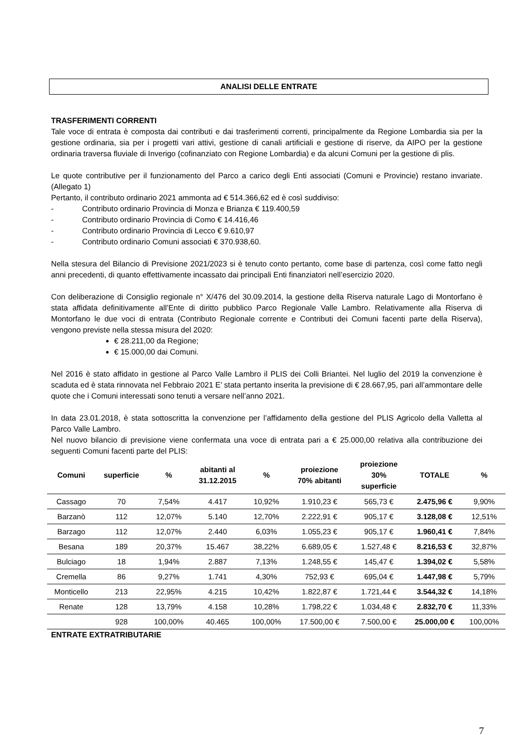ANALISI DELLE ENTRATE
TRASFERIMENTI CORRENTI
Tale voce di entrata è composta dai contributi e dai trasferimenti correnti, principalmente da Regione Lombardia sia per la gestione ordinaria, sia per i progetti vari attivi, gestione di canali artificiali e gestione di riserve, da AIPO per la gestione ordinaria traversa fluviale di Inverigo (cofinanziato con Regione Lombardia) e da alcuni Comuni per la gestione di plis.
Le quote contributive per il funzionamento del Parco a carico degli Enti associati (Comuni e Provincie) restano invariate. (Allegato 1)
Pertanto, il contributo ordinario 2021 ammonta ad € 514.366,62 ed è così suddiviso:
- Contributo ordinario Provincia di Monza e Brianza € 119.400,59
- Contributo ordinario Provincia di Como € 14.416,46
- Contributo ordinario Provincia di Lecco € 9.610,97
- Contributo ordinario Comuni associati € 370.938,60.
Nella stesura del Bilancio di Previsione 2021/2023 si è tenuto conto pertanto, come base di partenza, così come fatto negli anni precedenti, di quanto effettivamente incassato dai principali Enti finanziatori nell’esercizio 2020.
Con deliberazione di Consiglio regionale n° X/476 del 30.09.2014, la gestione della Riserva naturale Lago di Montorfano è stata affidata definitivamente all’Ente di diritto pubblico Parco Regionale Valle Lambro. Relativamente alla Riserva di Montorfano le due voci di entrata (Contributo Regionale corrente e Contributi dei Comuni facenti parte della Riserva), vengono previste nella stessa misura del 2020:
€ 28.211,00 da Regione;
€ 15.000,00 dai Comuni.
Nel 2016 è stato affidato in gestione al Parco Valle Lambro il PLIS dei Colli Briantei. Nel luglio del 2019 la convenzione è scaduta ed è stata rinnovata nel Febbraio 2021 E’ stata pertanto inserita la previsione di € 28.667,95, pari all’ammontare delle quote che i Comuni interessati sono tenuti a versare nell’anno 2021.
In data 23.01.2018, è stata sottoscritta la convenzione per l’affidamento della gestione del PLIS Agricolo della Valletta al Parco Valle Lambro.
Nel nuovo bilancio di previsione viene confermata una voce di entrata pari a € 25.000,00 relativa alla contribuzione dei seguenti Comuni facenti parte del PLIS:
| Comuni | superficie | % | abitanti al 31.12.2015 | % | proiezione 70% abitanti | proiezione 30% superficie | TOTALE | % |
| --- | --- | --- | --- | --- | --- | --- | --- | --- |
| Cassago | 70 | 7,54% | 4.417 | 10,92% | 1.910,23 € | 565,73 € | 2.475,96 € | 9,90% |
| Barzanò | 112 | 12,07% | 5.140 | 12,70% | 2.222,91 € | 905,17 € | 3.128,08 € | 12,51% |
| Barzago | 112 | 12,07% | 2.440 | 6,03% | 1.055,23 € | 905,17 € | 1.960,41 € | 7,84% |
| Besana | 189 | 20,37% | 15.467 | 38,22% | 6.689,05 € | 1.527,48 € | 8.216,53 € | 32,87% |
| Bulciago | 18 | 1,94% | 2.887 | 7,13% | 1.248,55 € | 145,47 € | 1.394,02 € | 5,58% |
| Cremella | 86 | 9,27% | 1.741 | 4,30% | 752,93 € | 695,04 € | 1.447,98 € | 5,79% |
| Monticello | 213 | 22,95% | 4.215 | 10,42% | 1.822,87 € | 1.721,44 € | 3.544,32 € | 14,18% |
| Renate | 128 | 13,79% | 4.158 | 10,28% | 1.798,22 € | 1.034,48 € | 2.832,70 € | 11,33% |
| | 928 | 100,00% | 40.465 | 100,00% | 17.500,00 € | 7.500,00 € | 25.000,00 € | 100,00% |
ENTRATE EXTRATRIBUTARIE
7